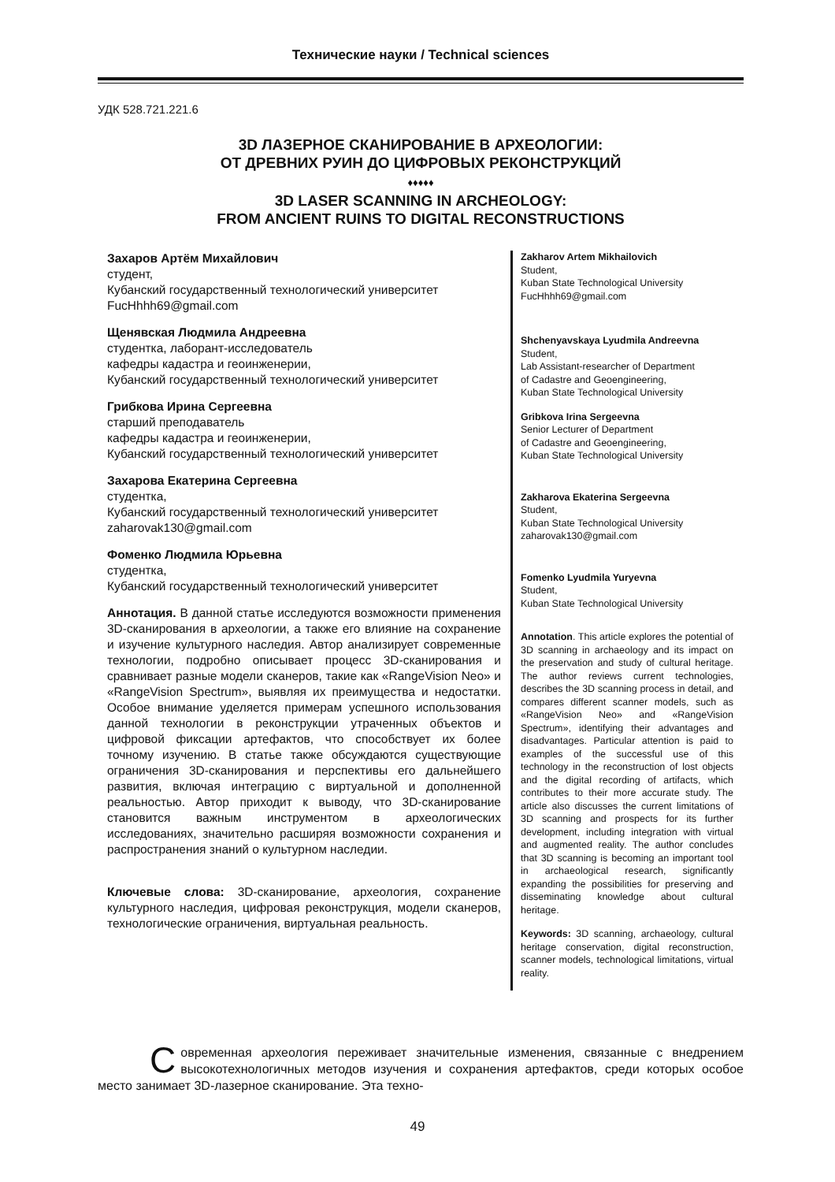Технические науки / Technical sciences
УДК 528.721.221.6
3D ЛАЗЕРНОЕ СКАНИРОВАНИЕ В АРХЕОЛОГИИ:
ОТ ДРЕВНИХ РУИН ДО ЦИФРОВЫХ РЕКОНСТРУКЦИЙ
♦♦♦♦♦
3D LASER SCANNING IN ARCHEOLOGY:
FROM ANCIENT RUINS TO DIGITAL RECONSTRUCTIONS
Захаров Артём Михайлович
студент,
Кубанский государственный технологический университет
FucHhhh69@gmail.com
Щенявская Людмила Андреевна
студентка, лаборант-исследователь
кафедры кадастра и геоинженерии,
Кубанский государственный технологический университет
Грибкова Ирина Сергеевна
старший преподаватель
кафедры кадастра и геоинженерии,
Кубанский государственный технологический университет
Захарова Екатерина Сергеевна
студентка,
Кубанский государственный технологический университет
zaharovak130@gmail.com
Фоменко Людмила Юрьевна
студентка,
Кубанский государственный технологический университет
Аннотация. В данной статье исследуются возможности применения 3D-сканирования в археологии, а также его влияние на сохранение и изучение культурного наследия. Автор анализирует современные технологии, подробно описывает процесс 3D-сканирования и сравнивает разные модели сканеров, такие как «RangeVision Neo» и «RangeVision Spectrum», выявляя их преимущества и недостатки. Особое внимание уделяется примерам успешного использования данной технологии в реконструкции утраченных объектов и цифровой фиксации артефактов, что способствует их более точному изучению. В статье также обсуждаются существующие ограничения 3D-сканирования и перспективы его дальнейшего развития, включая интеграцию с виртуальной и дополненной реальностью. Автор приходит к выводу, что 3D-сканирование становится важным инструментом в археологических исследованиях, значительно расширяя возможности сохранения и распространения знаний о культурном наследии.
Ключевые слова: 3D-сканирование, археология, сохранение культурного наследия, цифровая реконструкция, модели сканеров, технологические ограничения, виртуальная реальность.
Zakharov Artem Mikhailovich
Student,
Kuban State Technological University
FucHhhh69@gmail.com
Shchenyavskaya Lyudmila Andreevna
Student,
Lab Assistant-researcher of Department
of Cadastre and Geoengineering,
Kuban State Technological University
Gribkova Irina Sergeevna
Senior Lecturer of Department
of Cadastre and Geoengineering,
Kuban State Technological University
Zakharova Ekaterina Sergeevna
Student,
Kuban State Technological University
zaharovak130@gmail.com
Fomenko Lyudmila Yuryevna
Student,
Kuban State Technological University
Annotation. This article explores the potential of 3D scanning in archaeology and its impact on the preservation and study of cultural heritage. The author reviews current technologies, describes the 3D scanning process in detail, and compares different scanner models, such as «RangeVision Neo» and «RangeVision Spectrum», identifying their advantages and disadvantages. Particular attention is paid to examples of the successful use of this technology in the reconstruction of lost objects and the digital recording of artifacts, which contributes to their more accurate study. The article also discusses the current limitations of 3D scanning and prospects for its further development, including integration with virtual and augmented reality. The author concludes that 3D scanning is becoming an important tool in archaeological research, significantly expanding the possibilities for preserving and disseminating knowledge about cultural heritage.
Keywords: 3D scanning, archaeology, cultural heritage conservation, digital reconstruction, scanner models, technological limitations, virtual reality.
Современная археология переживает значительные изменения, связанные с внедрением высокотехнологичных методов изучения и сохранения артефактов, среди которых особое место занимает 3D-лазерное сканирование. Эта техно-
49